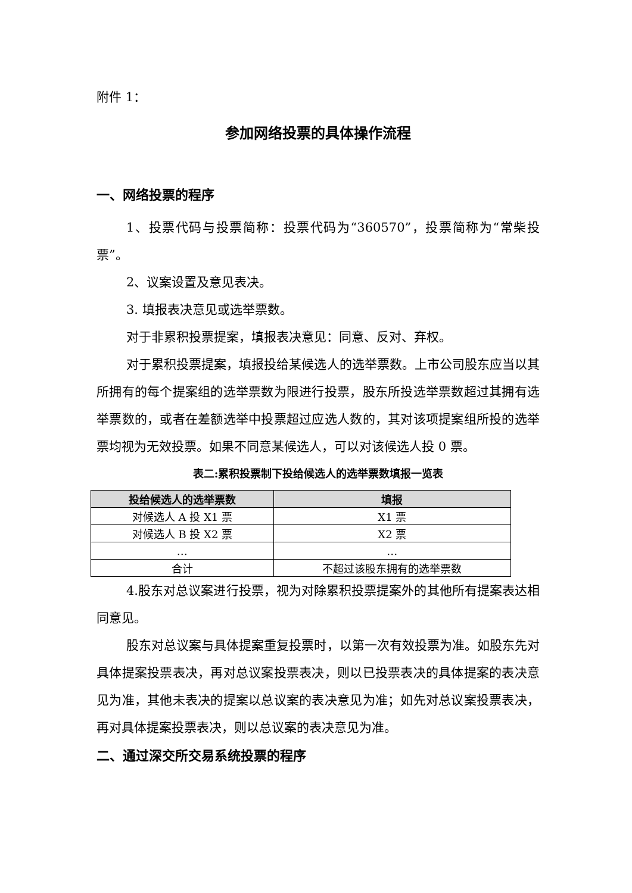附件 1：
参加网络投票的具体操作流程
一、网络投票的程序
1、投票代码与投票简称：投票代码为“360570”，投票简称为“常柴投票”。
2、议案设置及意见表决。
3. 填报表决意见或选举票数。
对于非累积投票提案，填报表决意见：同意、反对、弃权。
对于累积投票提案，填报投给某候选人的选举票数。上市公司股东应当以其所拥有的每个提案组的选举票数为限进行投票，股东所投选举票数超过其拥有选举票数的，或者在差额选举中投票超过应选人数的，其对该项提案组所投的选举票均视为无效投票。如果不同意某候选人，可以对该候选人投 0 票。
表二:累积投票制下投给候选人的选举票数填报一览表
| 投给候选人的选举票数 | 填报 |
| --- | --- |
| 对候选人 A 投 X1 票 | X1 票 |
| 对候选人 B 投 X2 票 | X2 票 |
| … | … |
| 合计 | 不超过该股东拥有的选举票数 |
4.股东对总议案进行投票，视为对除累积投票提案外的其他所有提案表达相同意见。
股东对总议案与具体提案重复投票时，以第一次有效投票为准。如股东先对具体提案投票表决，再对总议案投票表决，则以已投票表决的具体提案的表决意见为准，其他未表决的提案以总议案的表决意见为准；如先对总议案投票表决，再对具体提案投票表决，则以总议案的表决意见为准。
二、通过深交所交易系统投票的程序